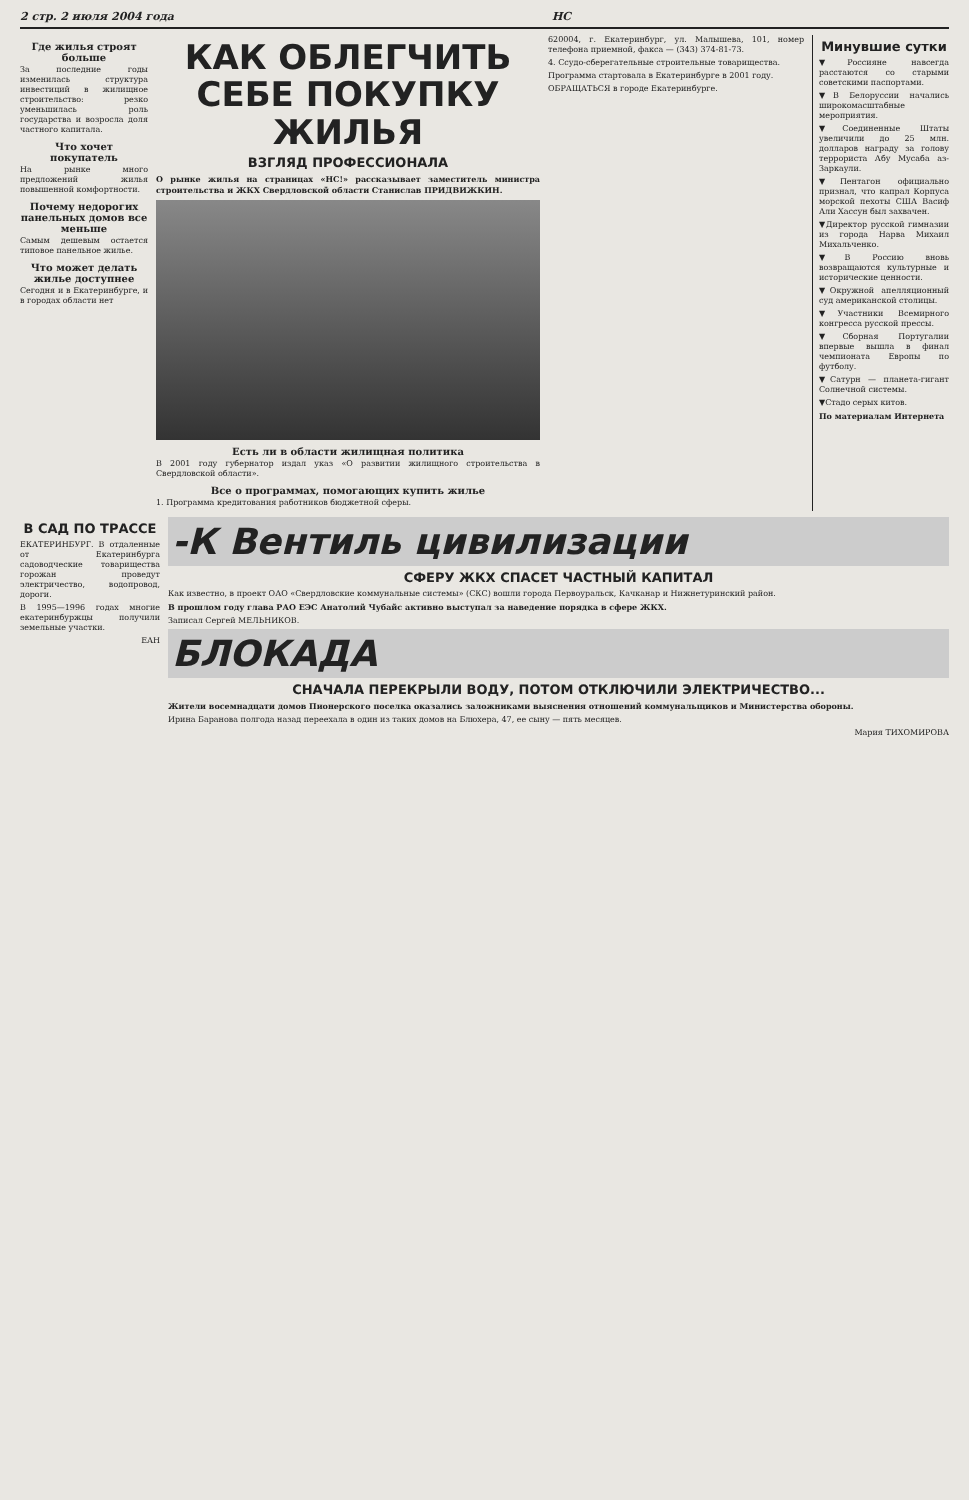2 стр. 2 июля 2004 года НС
Где жилья строят больше
За последние годы изменилась структура инвестиций в жилищное строительство: резко уменьшилась роль государства и возросла доля частного капитала.
Что хочет покупатель
На рынке много предложений жилья повышенной комфортности.
Почему недорогих панельных домов все меньше
Самым дешевым остается типовое панельное жилье.
Что может делать жилье доступнее
Сегодня и в Екатеринбурге, и в городах области нет
КАК ОБЛЕГЧИТЬ СЕБЕ ПОКУПКУ ЖИЛЬЯ
ВЗГЛЯД ПРОФЕССИОНАЛА
О рынке жилья на страницах «НС!» рассказывает заместитель министра строительства и ЖКХ Свердловской области Станислав ПРИДВИЖКИН.
Есть ли в области жилищная политика
В 2001 году губернатор издал указ «О развитии жилищного строительства в Свердловской области».
Все о программах, помогающих купить жилье
1. Программа кредитования работников бюджетной сферы.
620004, г. Екатеринбург, ул. Малышева, 101, номер телефона приемной, факса — (343) 374-81-73.
4. Ссудо-сберегательные строительные товарищества.
Программа стартовала в Екатеринбурге в 2001 году.
ОБРАЩАТЬСЯ в городе Екатеринбурге.
Минувшие сутки
▼Россияне навсегда расстаются со старыми советскими паспортами.
▼В Белоруссии начались широкомасштабные мероприятия.
▼Соединенные Штаты увеличили до 25 млн. долларов награду за голову террориста Абу Мусаба аз-Заркаули.
▼Пентагон официально признал, что капрал Корпуса морской пехоты США Васиф Али Хассун был захвачен.
▼Директор русской гимназии из города Нарва Михаил Михальченко.
▼В Россию вновь возвращаются культурные и исторические ценности.
▼Окружной апелляционный суд американской столицы.
▼Участники Всемирного конгресса русской прессы.
▼Сборная Португалии впервые вышла в финал чемпионата Европы по футболу.
▼Сатурн — планета-гигант Солнечной системы.
▼Стадо серых китов.
По материалам Интернета
В САД ПО ТРАССЕ
ЕКАТЕРИНБУРГ. В отдаленные от Екатеринбурга садоводческие товарищества горожан проведут электричество, водопровод, дороги.
В 1995—1996 годах многие екатеринбуржцы получили земельные участки.
ЕАН
-К Вентиль цивилизации
СФЕРУ ЖКХ СПАСЕТ ЧАСТНЫЙ КАПИТАЛ
Как известно, в проект ОАО «Свердловские коммунальные системы» (СКС) вошли города Первоуральск, Качканар и Нижнетуринский район.
В прошлом году глава РАО ЕЭС Анатолий Чубайс активно выступал за наведение порядка в сфере ЖКХ.
Записал Сергей МЕЛЬНИКОВ.
БЛОКАДА
СНАЧАЛА ПЕРЕКРЫЛИ ВОДУ, ПОТОМ ОТКЛЮЧИЛИ ЭЛЕКТРИЧЕСТВО...
Жители восемнадцати домов Пионерского поселка оказались заложниками выяснения отношений коммунальщиков и Министерства обороны.
Ирина Баранова полгода назад переехала в один из таких домов на Блюхера, 47, ее сыну — пять месяцев.
Мария ТИХОМИРОВА